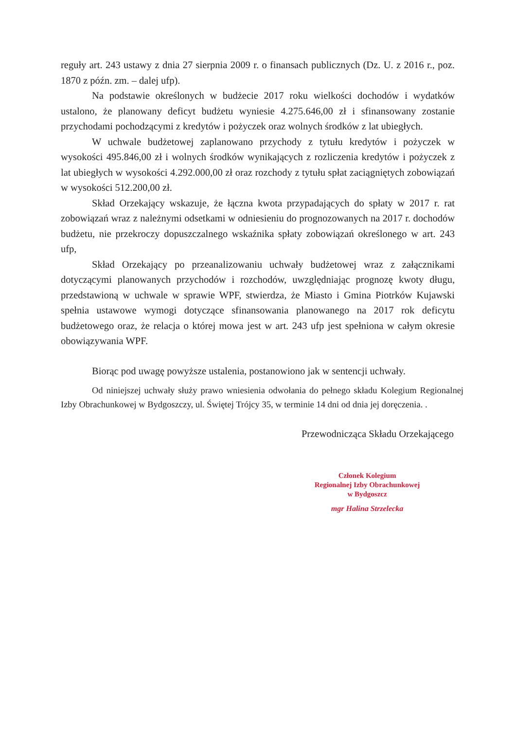reguły art. 243 ustawy z dnia 27 sierpnia 2009 r. o finansach publicznych (Dz. U. z 2016 r., poz. 1870 z późn. zm. – dalej ufp).
Na podstawie określonych w budżecie 2017 roku wielkości dochodów i wydatków ustalono, że planowany deficyt budżetu wyniesie 4.275.646,00 zł i sfinansowany zostanie przychodami pochodzącymi z kredytów i pożyczek oraz wolnych środków z lat ubiegłych.
W uchwale budżetowej zaplanowano przychody z tytułu kredytów i pożyczek w wysokości 495.846,00 zł i wolnych środków wynikających z rozliczenia kredytów i pożyczek z lat ubiegłych w wysokości 4.292.000,00 zł oraz rozchody z tytułu spłat zaciągniętych zobowiązań w wysokości 512.200,00 zł.
Skład Orzekający wskazuje, że łączna kwota przypadających do spłaty w 2017 r. rat zobowiązań wraz z należnymi odsetkami w odniesieniu do prognozowanych na 2017 r. dochodów budżetu, nie przekroczy dopuszczalnego wskaźnika spłaty zobowiązań określonego w art. 243 ufp,
Skład Orzekający po przeanalizowaniu uchwały budżetowej wraz z załącznikami dotyczącymi planowanych przychodów i rozchodów, uwzględniając prognozę kwoty długu, przedstawioną w uchwale w sprawie WPF, stwierdza, że Miasto i Gmina Piotrków Kujawski spełnia ustawowe wymogi dotyczące sfinansowania planowanego na 2017 rok deficytu budżetowego oraz, że relacja o której mowa jest w art. 243 ufp jest spełniona w całym okresie obowiązywania WPF.
Biorąc pod uwagę powyższe ustalenia, postanowiono jak w sentencji uchwały.
Od niniejszej uchwały służy prawo wniesienia odwołania do pełnego składu Kolegium Regionalnej Izby Obrachunkowej w Bydgoszczy, ul. Świętej Trójcy 35, w terminie 14 dni od dnia jej doręczenia. .
Przewodnicząca Składu Orzekającego
Członek Kolegium
Regionalnej Izby Obrachunkowej
w Bydgoszcz
mgr Halina Strzelecka